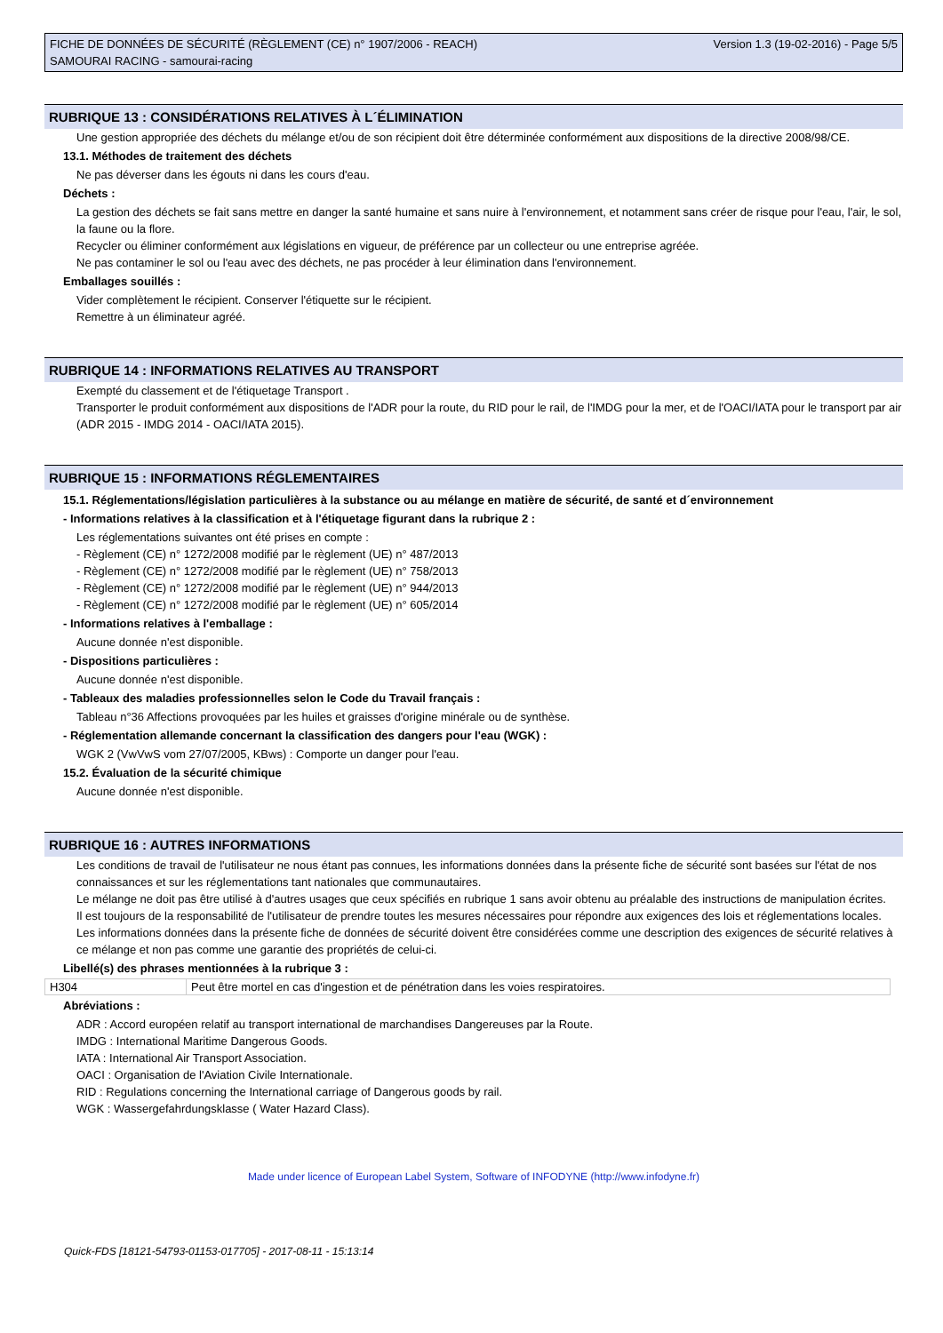FICHE DE DONNÉES DE SÉCURITÉ (RÈGLEMENT (CE) n° 1907/2006 - REACH)
SAMOURAI RACING - samourai-racing
Version 1.3 (19-02-2016) - Page 5/5
RUBRIQUE 13 : CONSIDÉRATIONS RELATIVES À L´ÉLIMINATION
Une gestion appropriée des déchets du mélange et/ou de son récipient doit être déterminée conformément aux dispositions de la directive 2008/98/CE.
13.1. Méthodes de traitement des déchets
Ne pas déverser dans les égouts ni dans les cours d'eau.
Déchets :
La gestion des déchets se fait sans mettre en danger la santé humaine et sans nuire à l'environnement, et notamment sans créer de risque pour l'eau, l'air, le sol, la faune ou la flore.
Recycler ou éliminer conformément aux législations en vigueur, de préférence par un collecteur ou une entreprise agréée.
Ne pas contaminer le sol ou l'eau avec des déchets, ne pas procéder à leur élimination dans l'environnement.
Emballages souillés :
Vider complètement le récipient. Conserver l'étiquette sur le récipient.
Remettre à un éliminateur agréé.
RUBRIQUE 14 : INFORMATIONS RELATIVES AU TRANSPORT
Exempté du classement et de l'étiquetage Transport .
Transporter le produit conformément aux dispositions de l'ADR pour la route, du RID pour le rail, de l'IMDG pour la mer, et de l'OACI/IATA pour le transport par air (ADR 2015 - IMDG 2014 - OACI/IATA 2015).
RUBRIQUE 15 : INFORMATIONS RÉGLEMENTAIRES
15.1. Réglementations/législation particulières à la substance ou au mélange en matière de sécurité, de santé et d´environnement
- Informations relatives à la classification et à l'étiquetage figurant dans la rubrique 2 :
Les réglementations suivantes ont été prises en compte :
- Règlement (CE) n° 1272/2008 modifié par le règlement (UE) n° 487/2013
- Règlement (CE) n° 1272/2008 modifié par le règlement (UE) n° 758/2013
- Règlement (CE) n° 1272/2008 modifié par le règlement (UE) n° 944/2013
- Règlement (CE) n° 1272/2008 modifié par le règlement (UE) n° 605/2014
- Informations relatives à l'emballage :
Aucune donnée n'est disponible.
- Dispositions particulières :
Aucune donnée n'est disponible.
- Tableaux des maladies professionnelles selon le Code du Travail français :
Tableau n°36 Affections provoquées par les huiles et graisses d'origine minérale ou de synthèse.
- Réglementation allemande concernant la classification des dangers pour l'eau (WGK) :
WGK 2 (VwVwS vom 27/07/2005, KBws) : Comporte un danger pour l'eau.
15.2. Évaluation de la sécurité chimique
Aucune donnée n'est disponible.
RUBRIQUE 16 : AUTRES INFORMATIONS
Les conditions de travail de l'utilisateur ne nous étant pas connues, les informations données dans la présente fiche de sécurité sont basées sur l'état de nos connaissances et sur les réglementations tant nationales que communautaires.
Le mélange ne doit pas être utilisé à d'autres usages que ceux spécifiés en rubrique 1 sans avoir obtenu au préalable des instructions de manipulation écrites.
Il est toujours de la responsabilité de l'utilisateur de prendre toutes les mesures nécessaires pour répondre aux exigences des lois et réglementations locales.
Les informations données dans la présente fiche de données de sécurité doivent être considérées comme une description des exigences de sécurité relatives à ce mélange et non pas comme une garantie des propriétés de celui-ci.
Libellé(s) des phrases mentionnées à la rubrique 3 :
| H304 | Peut être mortel en cas d'ingestion et de pénétration dans les voies respiratoires. |
Abréviations :
ADR : Accord européen relatif au transport international de marchandises Dangereuses par la Route.
IMDG : International Maritime Dangerous Goods.
IATA : International Air Transport Association.
OACI : Organisation de l'Aviation Civile Internationale.
RID : Regulations concerning the International carriage of Dangerous goods by rail.
WGK : Wassergefahrdungsklasse ( Water Hazard Class).
Made under licence of European Label System, Software of INFODYNE (http://www.infodyne.fr)
Quick-FDS [18121-54793-01153-017705] - 2017-08-11 - 15:13:14